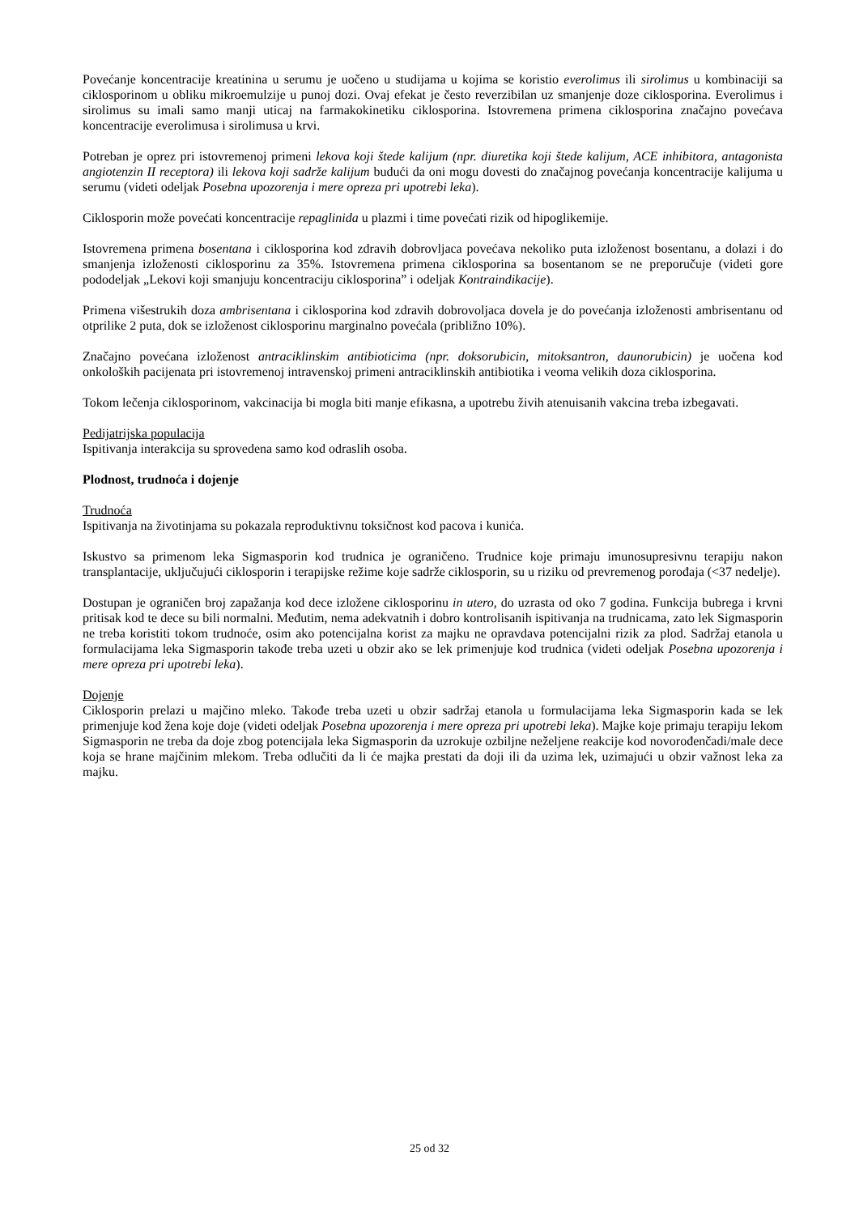Povećanje koncentracije kreatinina u serumu je uočeno u studijama u kojima se koristio everolimus ili sirolimus u kombinaciji sa ciklosporinom u obliku mikroemulzije u punoj dozi. Ovaj efekat je često reverzibilan uz smanjenje doze ciklosporina. Everolimus i sirolimus su imali samo manji uticaj na farmakokinetiku ciklosporina. Istovremena primena ciklosporina značajno povećava koncentracije everolimusa i sirolimusa u krvi.
Potreban je oprez pri istovremenoj primeni lekova koji štede kalijum (npr. diuretika koji štede kalijum, ACE inhibitora, antagonista angiotenzin II receptora) ili lekova koji sadrže kalijum budući da oni mogu dovesti do značajnog povećanja koncentracije kalijuma u serumu (videti odeljak Posebna upozorenja i mere opreza pri upotrebi leka).
Ciklosporin može povećati koncentracije repaglinida u plazmi i time povećati rizik od hipoglikemije.
Istovremena primena bosentana i ciklosporina kod zdravih dobrovljaca povećava nekoliko puta izloženost bosentanu, a dolazi i do smanjenja izloženosti ciklosporinu za 35%. Istovremena primena ciklosporina sa bosentanom se ne preporučuje (videti gore pododeljak „Lekovi koji smanjuju koncentraciju ciklosporina” i odeljak Kontraindikacije).
Primena višestrukih doza ambrisentana i ciklosporina kod zdravih dobrovoljaca dovela je do povećanja izloženosti ambrisentanu od otprilike 2 puta, dok se izloženost ciklosporinu marginalno povećala (približno 10%).
Značajno povećana izloženost antraciklinskim antibioticima (npr. doksorubicin, mitoksantron, daunorubicin) je uočena kod onkoloških pacijenata pri istovremenoj intravenskoj primeni antraciklinskih antibiotika i veoma velikih doza ciklosporina.
Tokom lečenja ciklosporinom, vakcinacija bi mogla biti manje efikasna, a upotrebu živih atenuisanih vakcina treba izbegavati.
Pedijatrijska populacija
Ispitivanja interakcija su sprovedena samo kod odraslih osoba.
Plodnost, trudnoća i dojenje
Trudnoća
Ispitivanja na životinjama su pokazala reproduktivnu toksičnost kod pacova i kunića.
Iskustvo sa primenom leka Sigmasporin kod trudnica je ograničeno. Trudnice koje primaju imunosupresivnu terapiju nakon transplantacije, uključujući ciklosporin i terapijske režime koje sadrže ciklosporin, su u riziku od prevremenog porođaja (<37 nedelje).
Dostupan je ograničen broj zapažanja kod dece izložene ciklosporinu in utero, do uzrasta od oko 7 godina. Funkcija bubrega i krvni pritisak kod te dece su bili normalni. Međutim, nema adekvatnih i dobro kontrolisanih ispitivanja na trudnicama, zato lek Sigmasporin ne treba koristiti tokom trudnoće, osim ako potencijalna korist za majku ne opravdava potencijalni rizik za plod. Sadržaj etanola u formulacijama leka Sigmasporin takođe treba uzeti u obzir ako se lek primenjuje kod trudnica (videti odeljak Posebna upozorenja i mere opreza pri upotrebi leka).
Dojenje
Ciklosporin prelazi u majčino mleko. Takođe treba uzeti u obzir sadržaj etanola u formulacijama leka Sigmasporin kada se lek primenjuje kod žena koje doje (videti odeljak Posebna upozorenja i mere opreza pri upotrebi leka). Majke koje primaju terapiju lekom Sigmasporin ne treba da doje zbog potencijala leka Sigmasporin da uzrokuje ozbiljne neželjene reakcije kod novorođenčadi/male dece koja se hrane majčinim mlekom. Treba odlučiti da li će majka prestati da doji ili da uzima lek, uzimajući u obzir važnost leka za majku.
25 od 32